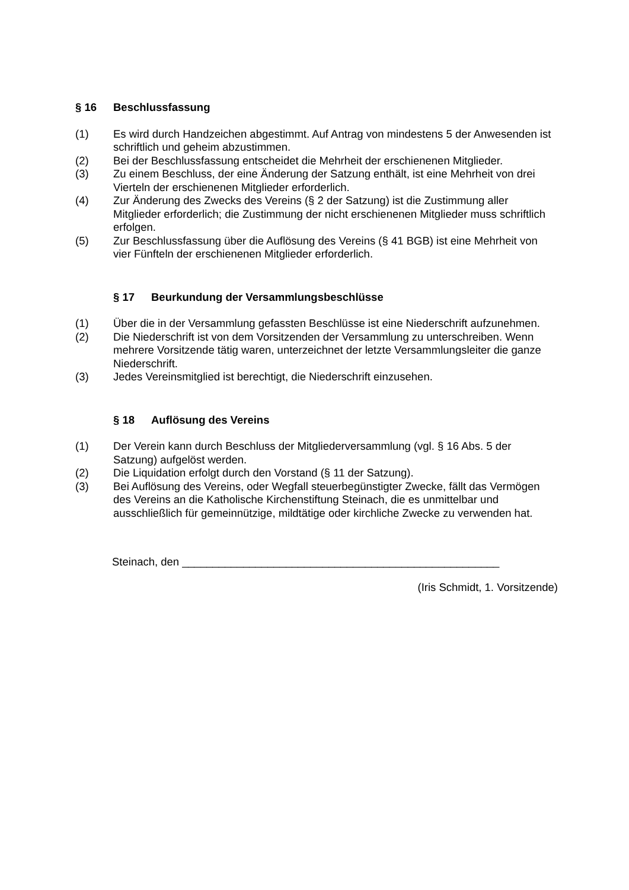§ 16 Beschlussfassung
(1) Es wird durch Handzeichen abgestimmt. Auf Antrag von mindestens 5 der Anwesenden ist schriftlich und geheim abzustimmen.
(2) Bei der Beschlussfassung entscheidet die Mehrheit der erschienenen Mitglieder.
(3) Zu einem Beschluss, der eine Änderung der Satzung enthält, ist eine Mehrheit von drei Vierteln der erschienenen Mitglieder erforderlich.
(4) Zur Änderung des Zwecks des Vereins (§ 2 der Satzung) ist die Zustimmung aller Mitglieder erforderlich; die Zustimmung der nicht erschienenen Mitglieder muss schriftlich erfolgen.
(5) Zur Beschlussfassung über die Auflösung des Vereins (§ 41 BGB) ist eine Mehrheit von vier Fünfteln der erschienenen Mitglieder erforderlich.
§ 17 Beurkundung der Versammlungsbeschlüsse
(1) Über die in der Versammlung gefassten Beschlüsse ist eine Niederschrift aufzunehmen.
(2) Die Niederschrift ist von dem Vorsitzenden der Versammlung zu unterschreiben. Wenn mehrere Vorsitzende tätig waren, unterzeichnet der letzte Versammlungsleiter die ganze Niederschrift.
(3) Jedes Vereinsmitglied ist berechtigt, die Niederschrift einzusehen.
§ 18 Auflösung des Vereins
(1) Der Verein kann durch Beschluss der Mitgliederversammlung (vgl. § 16 Abs. 5 der Satzung) aufgelöst werden.
(2) Die Liquidation erfolgt durch den Vorstand (§ 11 der Satzung).
(3) Bei Auflösung des Vereins, oder Wegfall steuerbegünstigter Zwecke, fällt das Vermögen des Vereins an die Katholische Kirchenstiftung Steinach, die es unmittelbar und ausschließlich für gemeinnützige, mildtätige oder kirchliche Zwecke zu verwenden hat.
Steinach, den ____________________________________________________
(Iris Schmidt, 1. Vorsitzende)